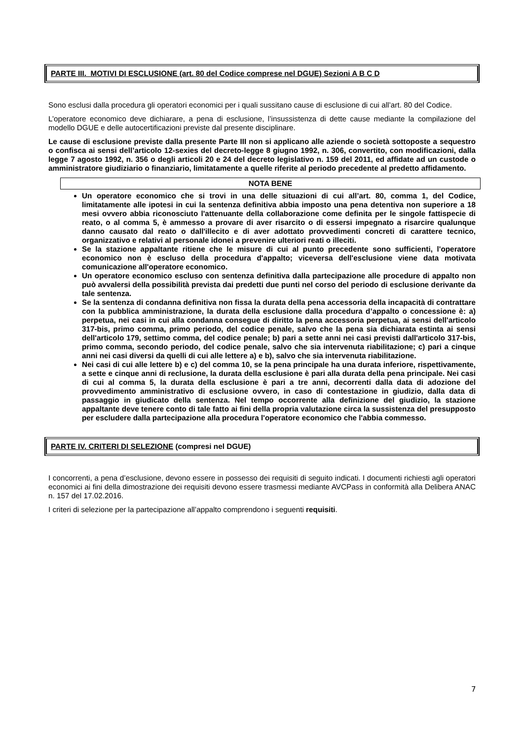PARTE III. MOTIVI DI ESCLUSIONE (art. 80 del Codice comprese nel DGUE) Sezioni A B C D
Sono esclusi dalla procedura gli operatori economici per i quali sussitano cause di esclusione di cui all’art. 80 del Codice.
L’operatore economico deve dichiarare, a pena di esclusione, l’insussistenza di dette cause mediante la compilazione del modello DGUE e delle autocertificazioni previste dal presente disciplinare.
Le cause di esclusione previste dalla presente Parte III non si applicano alle aziende o società sottoposte a sequestro o confisca ai sensi dell’articolo 12-sexies del decreto-legge 8 giugno 1992, n. 306, convertito, con modificazioni, dalla legge 7 agosto 1992, n. 356 o degli articoli 20 e 24 del decreto legislativo n. 159 del 2011, ed affidate ad un custode o amministratore giudiziario o finanziario, limitatamente a quelle riferite al periodo precedente al predetto affidamento.
NOTA BENE
Un operatore economico che si trovi in una delle situazioni di cui all’art. 80, comma 1, del Codice, limitatamente alle ipotesi in cui la sentenza definitiva abbia imposto una pena detentiva non superiore a 18 mesi ovvero abbia riconosciuto l'attenuante della collaborazione come definita per le singole fattispecie di reato, o al comma 5, è ammesso a provare di aver risarcito o di essersi impegnato a risarcire qualunque danno causato dal reato o dall'illecito e di aver adottato provvedimenti concreti di carattere tecnico, organizzativo e relativi al personale idonei a prevenire ulteriori reati o illeciti.
Se la stazione appaltante ritiene che le misure di cui al punto precedente sono sufficienti, l'operatore economico non è escluso della procedura d'appalto; viceversa dell'esclusione viene data motivata comunicazione all'operatore economico.
Un operatore economico escluso con sentenza definitiva dalla partecipazione alle procedure di appalto non può avvalersi della possibilità prevista dai predetti due punti nel corso del periodo di esclusione derivante da tale sentenza.
Se la sentenza di condanna definitiva non fissa la durata della pena accessoria della incapacità di contrattare con la pubblica amministrazione, la durata della esclusione dalla procedura d’appalto o concessione è: a) perpetua, nei casi in cui alla condanna consegue di diritto la pena accessoria perpetua, ai sensi dell'articolo 317-bis, primo comma, primo periodo, del codice penale, salvo che la pena sia dichiarata estinta ai sensi dell'articolo 179, settimo comma, del codice penale; b) pari a sette anni nei casi previsti dall'articolo 317-bis, primo comma, secondo periodo, del codice penale, salvo che sia intervenuta riabilitazione; c) pari a cinque anni nei casi diversi da quelli di cui alle lettere a) e b), salvo che sia intervenuta riabilitazione.
Nei casi di cui alle lettere b) e c) del comma 10, se la pena principale ha una durata inferiore, rispettivamente, a sette e cinque anni di reclusione, la durata della esclusione è pari alla durata della pena principale. Nei casi di cui al comma 5, la durata della esclusione è pari a tre anni, decorrenti dalla data di adozione del provvedimento amministrativo di esclusione ovvero, in caso di contestazione in giudizio, dalla data di passaggio in giudicato della sentenza. Nel tempo occorrente alla definizione del giudizio, la stazione appaltante deve tenere conto di tale fatto ai fini della propria valutazione circa la sussistenza del presupposto per escludere dalla partecipazione alla procedura l'operatore economico che l'abbia commesso.
PARTE IV. CRITERI DI SELEZIONE (compresi nel DGUE)
I concorrenti, a pena d’esclusione, devono essere in possesso dei requisiti di seguito indicati. I documenti richiesti agli operatori economici ai fini della dimostrazione dei requisiti devono essere trasmessi mediante AVCPass in conformità alla Delibera ANAC n. 157 del 17.02.2016.
I criteri di selezione per la partecipazione all’appalto comprendono i seguenti requisiti.
7